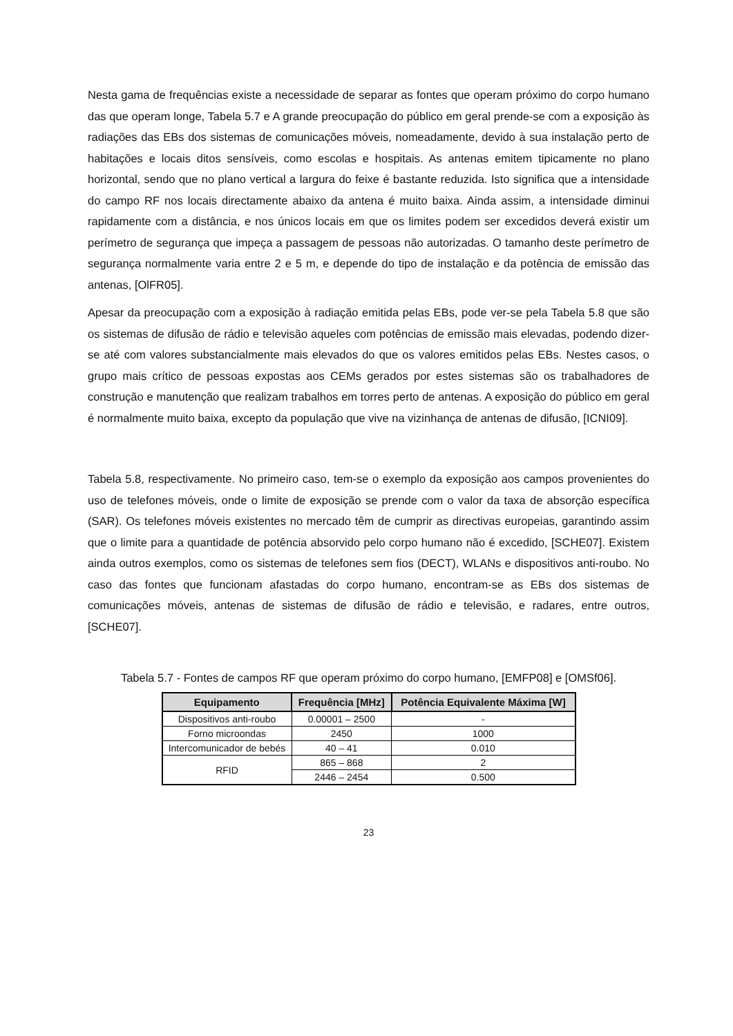Nesta gama de frequências existe a necessidade de separar as fontes que operam próximo do corpo humano das que operam longe, Tabela 5.7 e A grande preocupação do público em geral prende-se com a exposição às radiações das EBs dos sistemas de comunicações móveis, nomeadamente, devido à sua instalação perto de habitações e locais ditos sensíveis, como escolas e hospitais. As antenas emitem tipicamente no plano horizontal, sendo que no plano vertical a largura do feixe é bastante reduzida. Isto significa que a intensidade do campo RF nos locais directamente abaixo da antena é muito baixa. Ainda assim, a intensidade diminui rapidamente com a distância, e nos únicos locais em que os limites podem ser excedidos deverá existir um perímetro de segurança que impeça a passagem de pessoas não autorizadas. O tamanho deste perímetro de segurança normalmente varia entre 2 e 5 m, e depende do tipo de instalação e da potência de emissão das antenas, [OlFR05].
Apesar da preocupação com a exposição à radiação emitida pelas EBs, pode ver-se pela Tabela 5.8 que são os sistemas de difusão de rádio e televisão aqueles com potências de emissão mais elevadas, podendo dizer-se até com valores substancialmente mais elevados do que os valores emitidos pelas EBs. Nestes casos, o grupo mais crítico de pessoas expostas aos CEMs gerados por estes sistemas são os trabalhadores de construção e manutenção que realizam trabalhos em torres perto de antenas. A exposição do público em geral é normalmente muito baixa, excepto da população que vive na vizinhança de antenas de difusão, [ICNI09].
Tabela 5.8, respectivamente. No primeiro caso, tem-se o exemplo da exposição aos campos provenientes do uso de telefones móveis, onde o limite de exposição se prende com o valor da taxa de absorção específica (SAR). Os telefones móveis existentes no mercado têm de cumprir as directivas europeias, garantindo assim que o limite para a quantidade de potência absorvido pelo corpo humano não é excedido, [SCHE07]. Existem ainda outros exemplos, como os sistemas de telefones sem fios (DECT), WLANs e dispositivos anti-roubo. No caso das fontes que funcionam afastadas do corpo humano, encontram-se as EBs dos sistemas de comunicações móveis, antenas de sistemas de difusão de rádio e televisão, e radares, entre outros, [SCHE07].
Tabela 5.7 - Fontes de campos RF que operam próximo do corpo humano, [EMFP08] e [OMSf06].
| Equipamento | Frequência [MHz] | Potência Equivalente Máxima [W] |
| --- | --- | --- |
| Dispositivos anti-roubo | 0.00001 – 2500 | - |
| Forno microondas | 2450 | 1000 |
| Intercomunicador de bebés | 40 – 41 | 0.010 |
| RFID | 865 – 868 | 2 |
| | 2446 – 2454 | 0.500 |
23